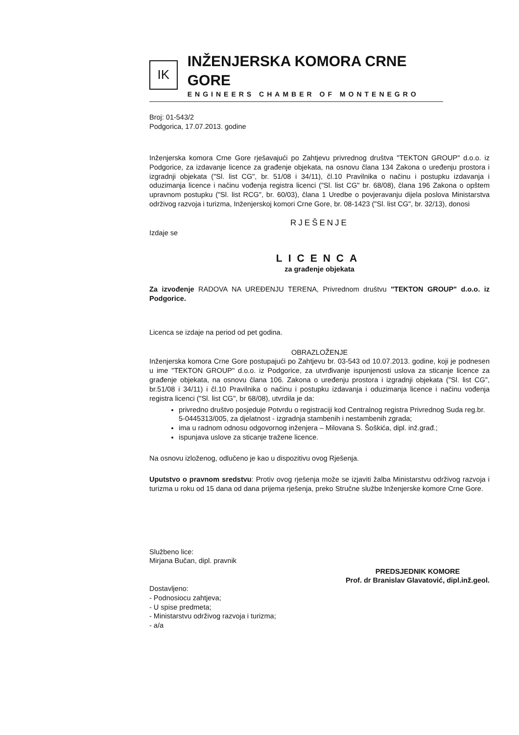IK
INŽENJERSKA KOMORA CRNE GORE
ENGINEERS CHAMBER OF MONTENEGRO
Broj: 01-543/2
Podgorica, 17.07.2013. godine
Inženjerska komora Crne Gore rješavajući po Zahtjevu privrednog društva "TEKTON GROUP" d.o.o. iz Podgorice, za izdavanje licence za građenje objekata, na osnovu člana 134 Zakona o uređenju prostora i izgradnji objekata ("Sl. list CG", br. 51/08 i 34/11), čl.10 Pravilnika o načinu i postupku izdavanja i oduzimanja licence i načinu vođenja registra licenci ("Sl. list CG" br. 68/08), člana 196 Zakona o opštem upravnom postupku ("Sl. list RCG", br. 60/03), člana 1 Uredbe o povjeravanju dijela poslova Ministarstva održivog razvoja i turizma, Inženjerskoj komori Crne Gore, br. 08-1423 ("Sl. list CG", br. 32/13), donosi
RJEŠENJE
Izdaje se
LICENCA
za građenje objekata
Za izvođenje RADOVA NA UREĐENJU TERENA, Privrednom društvu "TEKTON GROUP" d.o.o. iz Podgorice.
Licenca se izdaje na period od pet godina.
OBRAZLOŽENJE
Inženjerska komora Crne Gore postupajući po Zahtjevu br. 03-543 od 10.07.2013. godine, koji je podnesen u ime "TEKTON GROUP" d.o.o. iz Podgorice, za utvrđivanje ispunjenosti uslova za sticanje licence za građenje objekata, na osnovu člana 106. Zakona o uređenju prostora i izgradnji objekata ("Sl. list CG", br.51/08 i 34/11) i čl.10 Pravilnika o načinu i postupku izdavanja i oduzimanja licence i načinu vođenja registra licenci ("Sl. list CG", br 68/08), utvrdila je da:
privredno društvo posjeduje Potvrdu o registraciji kod Centralnog registra Privrednog Suda reg.br. 5-0445313/005, za djelatnost - izgradnja stambenih i nestambenih zgrada;
ima u radnom odnosu odgovornog inženjera – Milovana S. Šoškića, dipl. inž.građ.;
ispunjava uslove za sticanje tražene licence.
Na osnovu izloženog, odlučeno je kao u dispozitivu ovog Rješenja.
Uputstvo o pravnom sredstvu: Protiv ovog rješenja može se izjaviti žalba Ministarstvu održivog razvoja i turizma u roku od 15 dana od dana prijema rješenja, preko Stručne službe Inženjerske komore Crne Gore.
Službeno lice:
Mirjana Bučan, dipl. pravnik
Dostavljeno:
- Podnosiocu zahtjeva;
- U spise predmeta;
- Ministarstvu održivog razvoja i turizma;
- a/a
PREDSJEDNIK KOMORE
Prof. dr Branislav Glavatović, dipl.inž.geol.